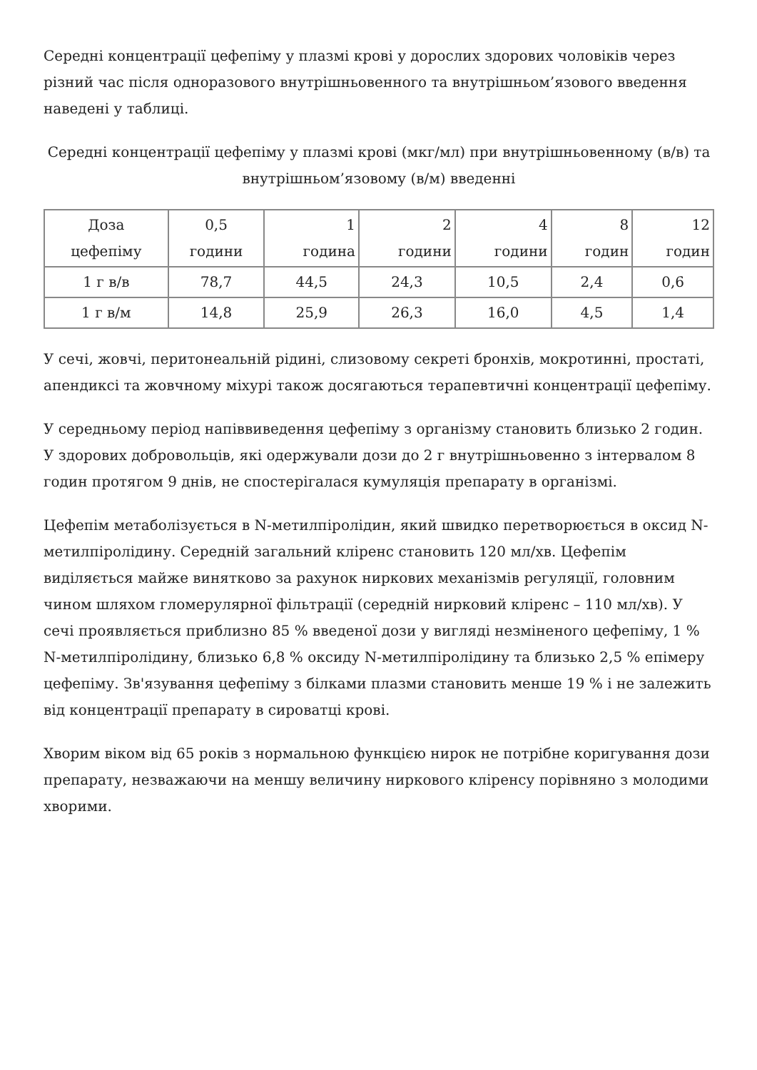Середні концентрації цефепіму у плазмі крові у дорослих здорових чоловіків через різний час після одноразового внутрішньовенного та внутрішньом’язового введення наведені у таблиці.
Середні концентрації цефепіму у плазмі крові (мкг/мл) при внутрішньовенному (в/в) та внутрішньом’язовому (в/м) введенні
| Доза цефепіму | 0,5 години | 1 година | 2 години | 4 години | 8 годин | 12 годин |
| --- | --- | --- | --- | --- | --- | --- |
| 1 г в/в | 78,7 | 44,5 | 24,3 | 10,5 | 2,4 | 0,6 |
| 1 г в/м | 14,8 | 25,9 | 26,3 | 16,0 | 4,5 | 1,4 |
У сечі, жовчі, перитонеальній рідині, слизовому секреті бронхів, мокротинні, простаті, апендиксі та жовчному міхурі також досягаються терапевтичні концентрації цефепіму.
У середньому період напіввиведення цефепіму з організму становить близько 2 годин. У здорових добровольців, які одержували дози до 2 г внутрішньовенно з інтервалом 8 годин протягом 9 днів, не спостерігалася кумуляція препарату в організмі.
Цефепім метаболізується в N-метилпіролідин, який швидко перетворюється в оксид N-метилпіролідину. Середній загальний кліренс становить 120 мл/хв. Цефепім виділяється майже винятково за рахунок ниркових механізмів регуляції, головним чином шляхом гломерулярної фільтрації (середній нирковий кліренс – 110 мл/хв). У сечі проявляється приблизно 85 % введеної дози у вигляді незміненого цефепіму, 1 % N-метилпіролідину, близько 6,8 % оксиду N-метилпіролідину та близько 2,5 % епімеру цефепіму. Зв'язування цефепіму з білками плазми становить менше 19 % і не залежить від концентрації препарату в сироватці крові.
Хворим віком від 65 років з нормальною функцією нирок не потрібне коригування дози препарату, незважаючи на меншу величину ниркового кліренсу порівняно з молодими хворими.